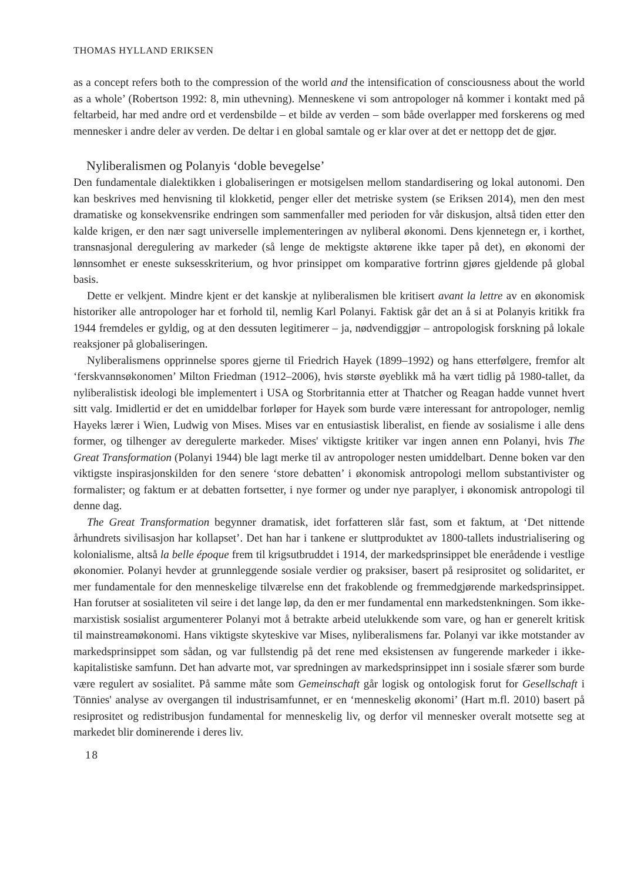THOMAS HYLLAND ERIKSEN
as a concept refers both to the compression of the world and the intensification of consciousness about the world as a whole’ (Robertson 1992: 8, min uthevning). Menneskene vi som antropologer nå kommer i kontakt med på feltarbeid, har med andre ord et verdensbilde – et bilde av verden – som både overlapper med forskerens og med mennesker i andre deler av verden. De deltar i en global samtale og er klar over at det er nettopp det de gjør.
Nyliberalismen og Polanyis ‘doble bevegelse’
Den fundamentale dialektikken i globaliseringen er motsigelsen mellom standardisering og lokal autonomi. Den kan beskrives med henvisning til klokketid, penger eller det metriske system (se Eriksen 2014), men den mest dramatiske og konsekvensrike endringen som sammenfaller med perioden for vår diskusjon, altså tiden etter den kalde krigen, er den nær sagt universelle implementeringen av nyliberal økonomi. Dens kjennetegn er, i korthet, transnasjonal deregulering av markeder (så lenge de mektigste aktørene ikke taper på det), en økonomi der lønnsomhet er eneste suksesskriterium, og hvor prinsippet om komparative fortrinn gjøres gjeldende på global basis.
Dette er velkjent. Mindre kjent er det kanskje at nyliberalismen ble kritisert avant la lettre av en økonomisk historiker alle antropologer har et forhold til, nemlig Karl Polanyi. Faktisk går det an å si at Polanyis kritikk fra 1944 fremdeles er gyldig, og at den dessuten legitimerer – ja, nødvendiggjør – antropologisk forskning på lokale reaksjoner på globaliseringen.
Nyliberalismens opprinnelse spores gjerne til Friedrich Hayek (1899–1992) og hans etterfølgere, fremfor alt ‘ferskvannsøkonomen’ Milton Friedman (1912–2006), hvis største øyeblikk må ha vært tidlig på 1980-tallet, da nyliberalistisk ideologi ble implementert i USA og Storbritannia etter at Thatcher og Reagan hadde vunnet hvert sitt valg. Imidlertid er det en umiddelbar forløper for Hayek som burde være interessant for antropologer, nemlig Hayeks lærer i Wien, Ludwig von Mises. Mises var en entusiastisk liberalist, en fiende av sosialisme i alle dens former, og tilhenger av deregulerte markeder. Mises' viktigste kritiker var ingen annen enn Polanyi, hvis The Great Transformation (Polanyi 1944) ble lagt merke til av antropologer nesten umiddelbart. Denne boken var den viktigste inspirasjonskilden for den senere ‘store debatten’ i økonomisk antropologi mellom substantivister og formalister; og faktum er at debatten fortsetter, i nye former og under nye paraplyer, i økonomisk antropologi til denne dag.
The Great Transformation begynner dramatisk, idet forfatteren slår fast, som et faktum, at ‘Det nittende århundrets sivilisasjon har kollapset’. Det han har i tankene er sluttproduktet av 1800-tallets industrialisering og kolonialisme, altså la belle époque frem til krigsutbruddet i 1914, der markedsprinsippet ble enerådende i vestlige økonomier. Polanyi hevder at grunnleggende sosiale verdier og praksiser, basert på resiprositet og solidaritet, er mer fundamentale for den menneskelige tilværelse enn det frakoblende og fremmedgjørende markedsprinsippet. Han forutser at sosialiteten vil seire i det lange løp, da den er mer fundamental enn markedstenkningen. Som ikke-marxistisk sosialist argumenterer Polanyi mot å betrakte arbeid utelukkende som vare, og han er generelt kritisk til mainstreamøkonomi. Hans viktigste skyteskive var Mises, nyliberalismens far. Polanyi var ikke motstander av markedsprinsippet som sådan, og var fullstendig på det rene med eksistensen av fungerende markeder i ikke-kapitalistiske samfunn. Det han advarte mot, var spredningen av markedsprinsippet inn i sosiale sfærer som burde være regulert av sosialitet. På samme måte som Gemeinschaft går logisk og ontologisk forut for Gesellschaft i Tönnies' analyse av overgangen til industrisamfunnet, er en ‘menneskelig økonomi’ (Hart m.fl. 2010) basert på resiprositet og redistribusjon fundamental for menneskelig liv, og derfor vil mennesker overalt motsette seg at markedet blir dominerende i deres liv.
18